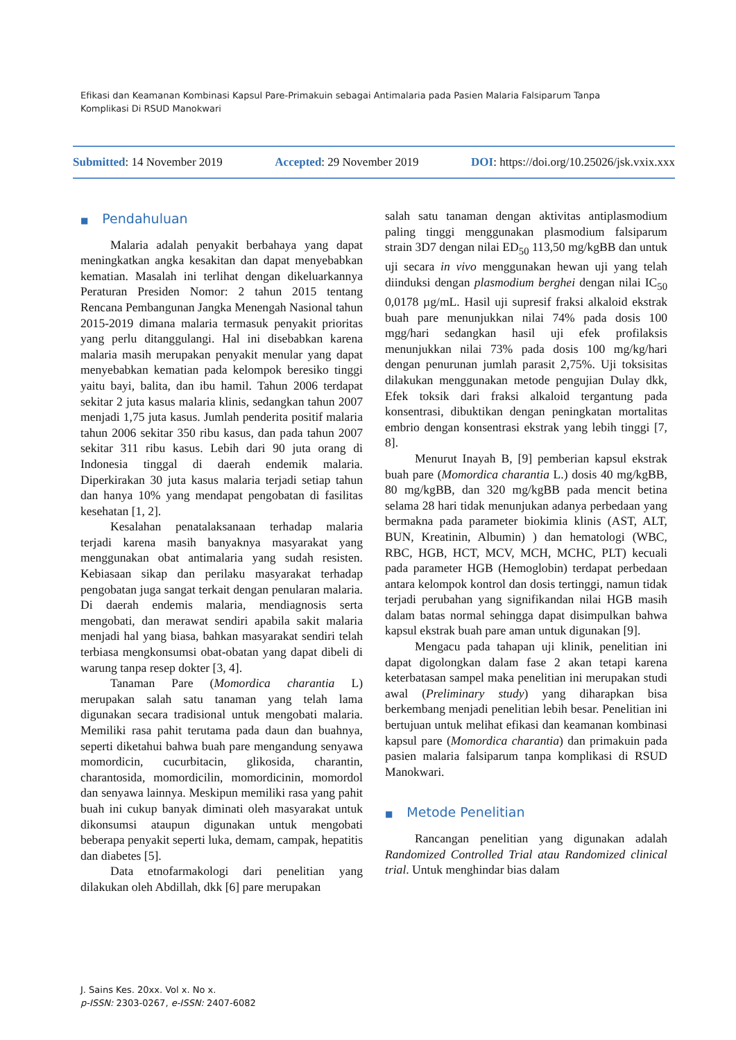Efikasi dan Keamanan Kombinasi Kapsul Pare-Primakuin sebagai Antimalaria pada Pasien Malaria Falsiparum Tanpa Komplikasi Di RSUD Manokwari
Submitted: 14 November 2019 Accepted: 29 November 2019 DOI: https://doi.org/10.25026/jsk.vxix.xxx
■ Pendahuluan
Malaria adalah penyakit berbahaya yang dapat meningkatkan angka kesakitan dan dapat menyebabkan kematian. Masalah ini terlihat dengan dikeluarkannya Peraturan Presiden Nomor: 2 tahun 2015 tentang Rencana Pembangunan Jangka Menengah Nasional tahun 2015-2019 dimana malaria termasuk penyakit prioritas yang perlu ditanggulangi. Hal ini disebabkan karena malaria masih merupakan penyakit menular yang dapat menyebabkan kematian pada kelompok beresiko tinggi yaitu bayi, balita, dan ibu hamil. Tahun 2006 terdapat sekitar 2 juta kasus malaria klinis, sedangkan tahun 2007 menjadi 1,75 juta kasus. Jumlah penderita positif malaria tahun 2006 sekitar 350 ribu kasus, dan pada tahun 2007 sekitar 311 ribu kasus. Lebih dari 90 juta orang di Indonesia tinggal di daerah endemik malaria. Diperkirakan 30 juta kasus malaria terjadi setiap tahun dan hanya 10% yang mendapat pengobatan di fasilitas kesehatan [1, 2].
Kesalahan penatalaksanaan terhadap malaria terjadi karena masih banyaknya masyarakat yang menggunakan obat antimalaria yang sudah resisten. Kebiasaan sikap dan perilaku masyarakat terhadap pengobatan juga sangat terkait dengan penularan malaria. Di daerah endemis malaria, mendiagnosis serta mengobati, dan merawat sendiri apabila sakit malaria menjadi hal yang biasa, bahkan masyarakat sendiri telah terbiasa mengkonsumsi obat-obatan yang dapat dibeli di warung tanpa resep dokter [3, 4].
Tanaman Pare (Momordica charantia L) merupakan salah satu tanaman yang telah lama digunakan secara tradisional untuk mengobati malaria. Memiliki rasa pahit terutama pada daun dan buahnya, seperti diketahui bahwa buah pare mengandung senyawa momordicin, cucurbitacin, glikosida, charantin, charantosida, momordicilin, momordicinin, momordol dan senyawa lainnya. Meskipun memiliki rasa yang pahit buah ini cukup banyak diminati oleh masyarakat untuk dikonsumsi ataupun digunakan untuk mengobati beberapa penyakit seperti luka, demam, campak, hepatitis dan diabetes [5].
Data etnofarmakologi dari penelitian yang dilakukan oleh Abdillah, dkk [6] pare merupakan
salah satu tanaman dengan aktivitas antiplasmodium paling tinggi menggunakan plasmodium falsiparum strain 3D7 dengan nilai ED<sub>50</sub> 113,50 mg/kgBB dan untuk uji secara in vivo menggunakan hewan uji yang telah diinduksi dengan plasmodium berghei dengan nilai IC<sub>50</sub> 0,0178 µg/mL. Hasil uji supresif fraksi alkaloid ekstrak buah pare menunjukkan nilai 74% pada dosis 100 mgg/hari sedangkan hasil uji efek profilaksis menunjukkan nilai 73% pada dosis 100 mg/kg/hari dengan penurunan jumlah parasit 2,75%. Uji toksisitas dilakukan menggunakan metode pengujian Dulay dkk, Efek toksik dari fraksi alkaloid tergantung pada konsentrasi, dibuktikan dengan peningkatan mortalitas embrio dengan konsentrasi ekstrak yang lebih tinggi [7, 8].
Menurut Inayah B, [9] pemberian kapsul ekstrak buah pare (Momordica charantia L.) dosis 40 mg/kgBB, 80 mg/kgBB, dan 320 mg/kgBB pada mencit betina selama 28 hari tidak menunjukan adanya perbedaan yang bermakna pada parameter biokimia klinis (AST, ALT, BUN, Kreatinin, Albumin) ) dan hematologi (WBC, RBC, HGB, HCT, MCV, MCH, MCHC, PLT) kecuali pada parameter HGB (Hemoglobin) terdapat perbedaan antara kelompok kontrol dan dosis tertinggi, namun tidak terjadi perubahan yang signifikandan nilai HGB masih dalam batas normal sehingga dapat disimpulkan bahwa kapsul ekstrak buah pare aman untuk digunakan [9].
Mengacu pada tahapan uji klinik, penelitian ini dapat digolongkan dalam fase 2 akan tetapi karena keterbatasan sampel maka penelitian ini merupakan studi awal (Preliminary study) yang diharapkan bisa berkembang menjadi penelitian lebih besar. Penelitian ini bertujuan untuk melihat efikasi dan keamanan kombinasi kapsul pare (Momordica charantia) dan primakuin pada pasien malaria falsiparum tanpa komplikasi di RSUD Manokwari.
■ Metode Penelitian
Rancangan penelitian yang digunakan adalah Randomized Controlled Trial atau Randomized clinical trial. Untuk menghindar bias dalam
J. Sains Kes. 20xx. Vol x. No x.
p-ISSN: 2303-0267, e-ISSN: 2407-6082